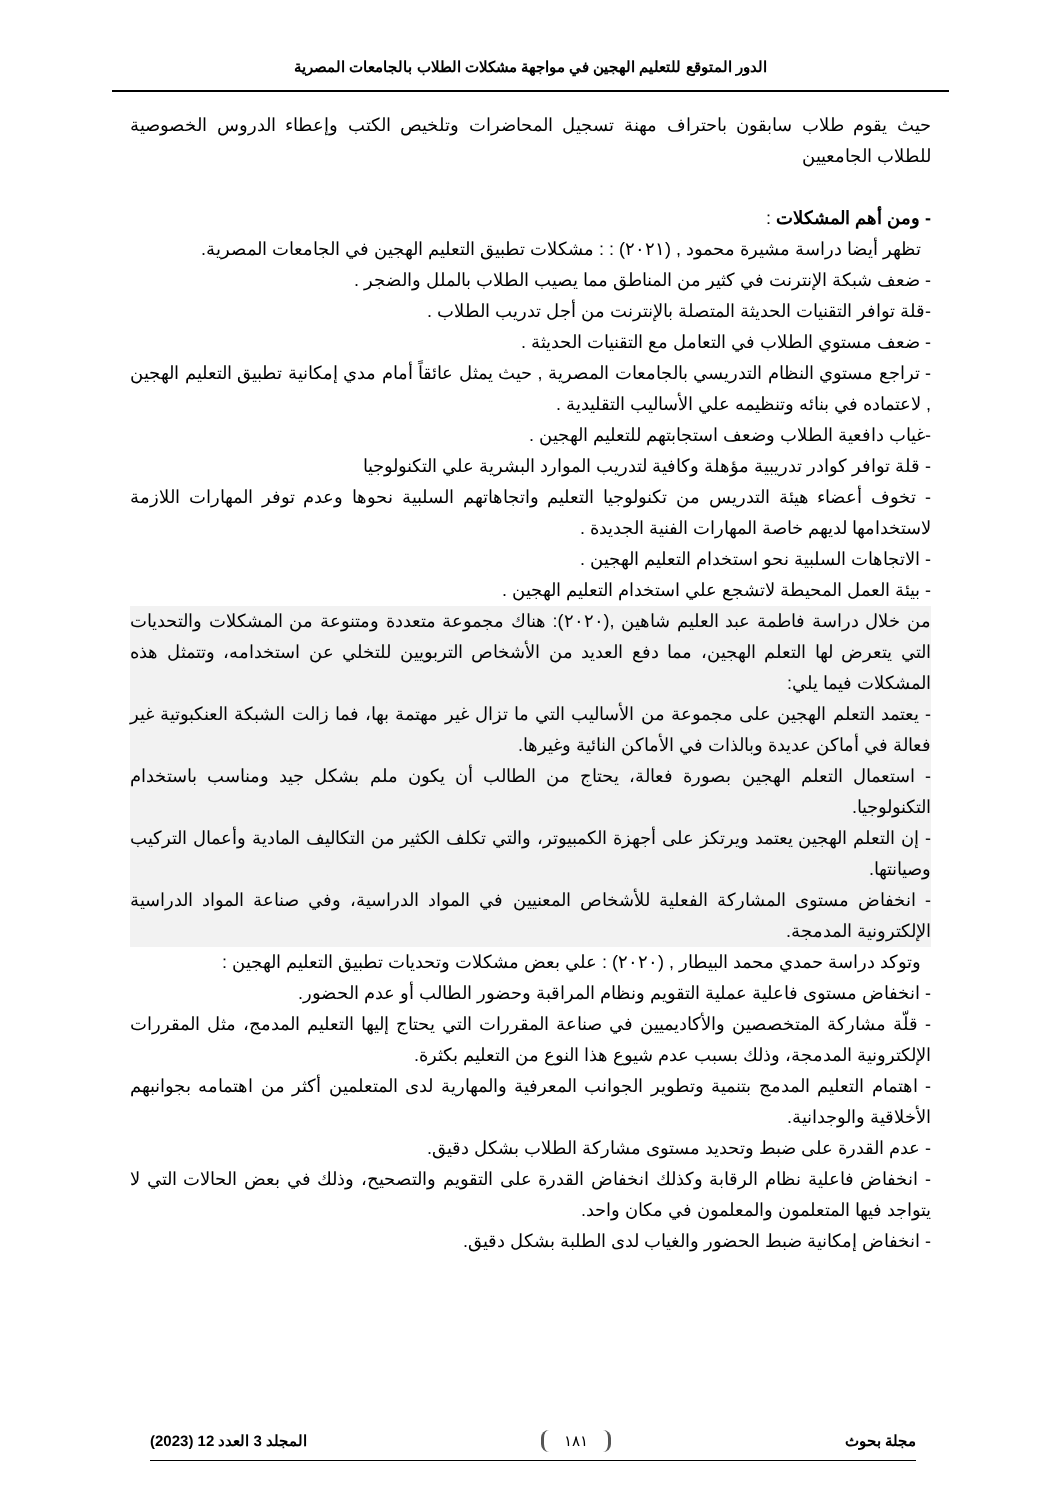الدور المتوقع للتعليم الهجين في مواجهة مشكلات الطلاب بالجامعات المصرية
حيث يقوم طلاب سابقون باحتراف مهنة تسجيل المحاضرات وتلخيص الكتب وإعطاء الدروس الخصوصية للطلاب الجامعيين
- ومن أهم المشكلات :
تظهر أيضا دراسة مشيرة محمود , (٢٠٢١) : : مشكلات تطبيق التعليم الهجين في الجامعات المصرية.
- ضعف شبكة الإنترنت في كثير من المناطق مما يصيب الطلاب بالملل والضجر .
-قلة توافر التقنيات الحديثة المتصلة بالإنترنت من أجل تدريب الطلاب .
- ضعف مستوي الطلاب في التعامل مع التقنيات الحديثة .
- تراجع مستوي النظام التدريسي بالجامعات المصرية , حيث يمثل عائقاً أمام مدي إمكانية تطبيق التعليم الهجين , لاعتماده في بنائه وتنظيمه علي الأساليب التقليدية .
-غياب دافعية الطلاب وضعف استجابتهم للتعليم الهجين .
- قلة توافر كوادر تدريبية مؤهلة وكافية لتدريب الموارد البشرية علي التكنولوجيا
- تخوف أعضاء هيئة التدريس من تكنولوجيا التعليم واتجاهاتهم السلبية نحوها وعدم توفر المهارات اللازمة لاستخدامها لديهم خاصة المهارات الفنية الجديدة .
- الاتجاهات السلبية نحو استخدام التعليم الهجين .
- بيئة العمل المحيطة لاتشجع علي استخدام التعليم الهجين .
من خلال دراسة فاطمة عبد العليم شاهين ,(٢٠٢٠): هناك مجموعة متعددة ومتنوعة من المشكلات والتحديات التي يتعرض لها التعلم الهجين، مما دفع العديد من الأشخاص التربويين للتخلي عن استخدامه، وتتمثل هذه المشكلات فيما يلي:
- يعتمد التعلم الهجين على مجموعة من الأساليب التي ما تزال غير مهتمة بها، فما زالت الشبكة العنكبوتية غير فعالة في أماكن عديدة وبالذات في الأماكن النائية وغيرها.
- استعمال التعلم الهجين بصورة فعالة، يحتاج من الطالب أن يكون ملم بشكل جيد ومناسب باستخدام التكنولوجيا.
- إن التعلم الهجين يعتمد ويرتكز على أجهزة الكمبيوتر، والتي تكلف الكثير من التكاليف المادية وأعمال التركيب وصيانتها.
- انخفاض مستوى المشاركة الفعلية للأشخاص المعنيين في المواد الدراسية، وفي صناعة المواد الدراسية الإلكترونية المدمجة.
وتوكد دراسة حمدي محمد البيطار , (٢٠٢٠) : علي بعض مشكلات وتحديات تطبيق التعليم الهجين :
- انخفاض مستوى فاعلية عملية التقويم ونظام المراقبة وحضور الطالب أو عدم الحضور.
- قلّة مشاركة المتخصصين والأكاديميين في صناعة المقررات التي يحتاج إليها التعليم المدمج، مثل المقررات الإلكترونية المدمجة، وذلك بسبب عدم شيوع هذا النوع من التعليم بكثرة.
- اهتمام التعليم المدمج بتنمية وتطوير الجوانب المعرفية والمهارية لدى المتعلمين أكثر من اهتمامه بجوانبهم الأخلاقية والوجدانية.
- عدم القدرة على ضبط وتحديد مستوى مشاركة الطلاب بشكل دقيق.
- انخفاض فاعلية نظام الرقابة وكذلك انخفاض القدرة على التقويم والتصحيح، وذلك في بعض الحالات التي لا يتواجد فيها المتعلمون والمعلمون في مكان واحد.
- انخفاض إمكانية ضبط الحضور والغياب لدى الطلبة بشكل دقيق.
مجلة بحوث ١٨١ المجلد 3 العدد 12 (2023)